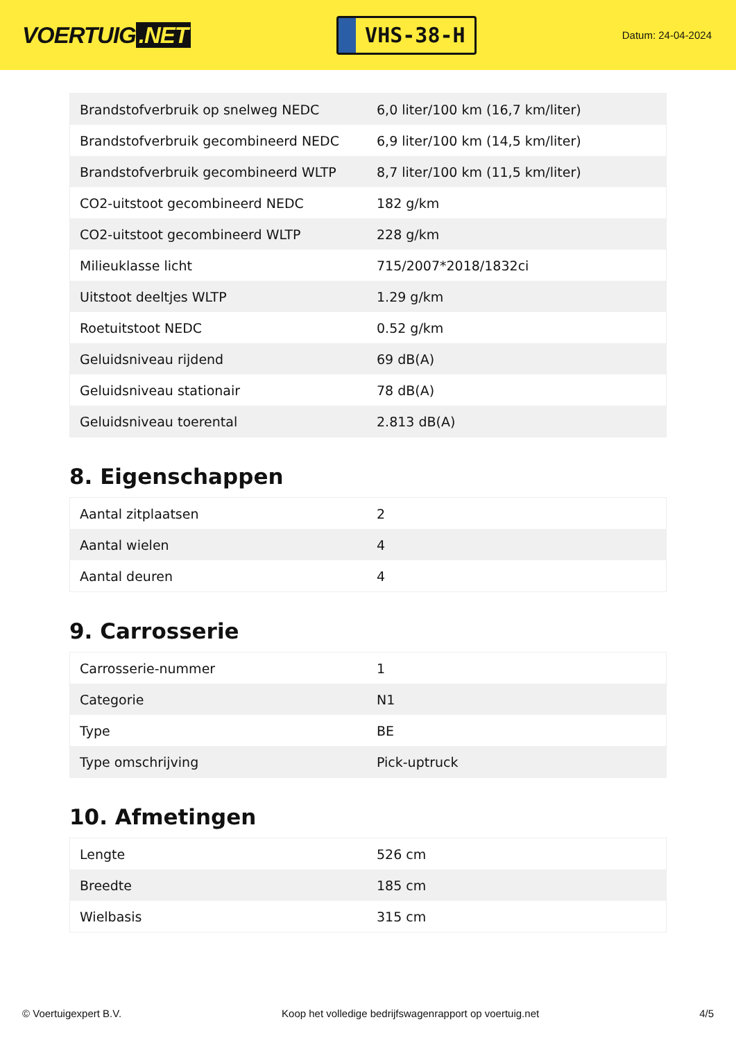VOERTUIG.NET
VHS-38-H
Datum: 24-04-2024
| Brandstofverbruik op snelweg NEDC | 6,0 liter/100 km (16,7 km/liter) |
| Brandstofverbruik gecombineerd NEDC | 6,9 liter/100 km (14,5 km/liter) |
| Brandstofverbruik gecombineerd WLTP | 8,7 liter/100 km (11,5 km/liter) |
| CO2-uitstoot gecombineerd NEDC | 182 g/km |
| CO2-uitstoot gecombineerd WLTP | 228 g/km |
| Milieuklasse licht | 715/2007*2018/1832ci |
| Uitstoot deeltjes WLTP | 1.29 g/km |
| Roetuitstoot NEDC | 0.52 g/km |
| Geluidsniveau rijdend | 69 dB(A) |
| Geluidsniveau stationair | 78 dB(A) |
| Geluidsniveau toerental | 2.813 dB(A) |
8. Eigenschappen
| Aantal zitplaatsen | 2 |
| Aantal wielen | 4 |
| Aantal deuren | 4 |
9. Carrosserie
| Carrosserie-nummer | 1 |
| Categorie | N1 |
| Type | BE |
| Type omschrijving | Pick-uptruck |
10. Afmetingen
| Lengte | 526 cm |
| Breedte | 185 cm |
| Wielbasis | 315 cm |
© Voertuigexpert B.V. Koop het volledige bedrijfswagenrapport op voertuig.net 4/5